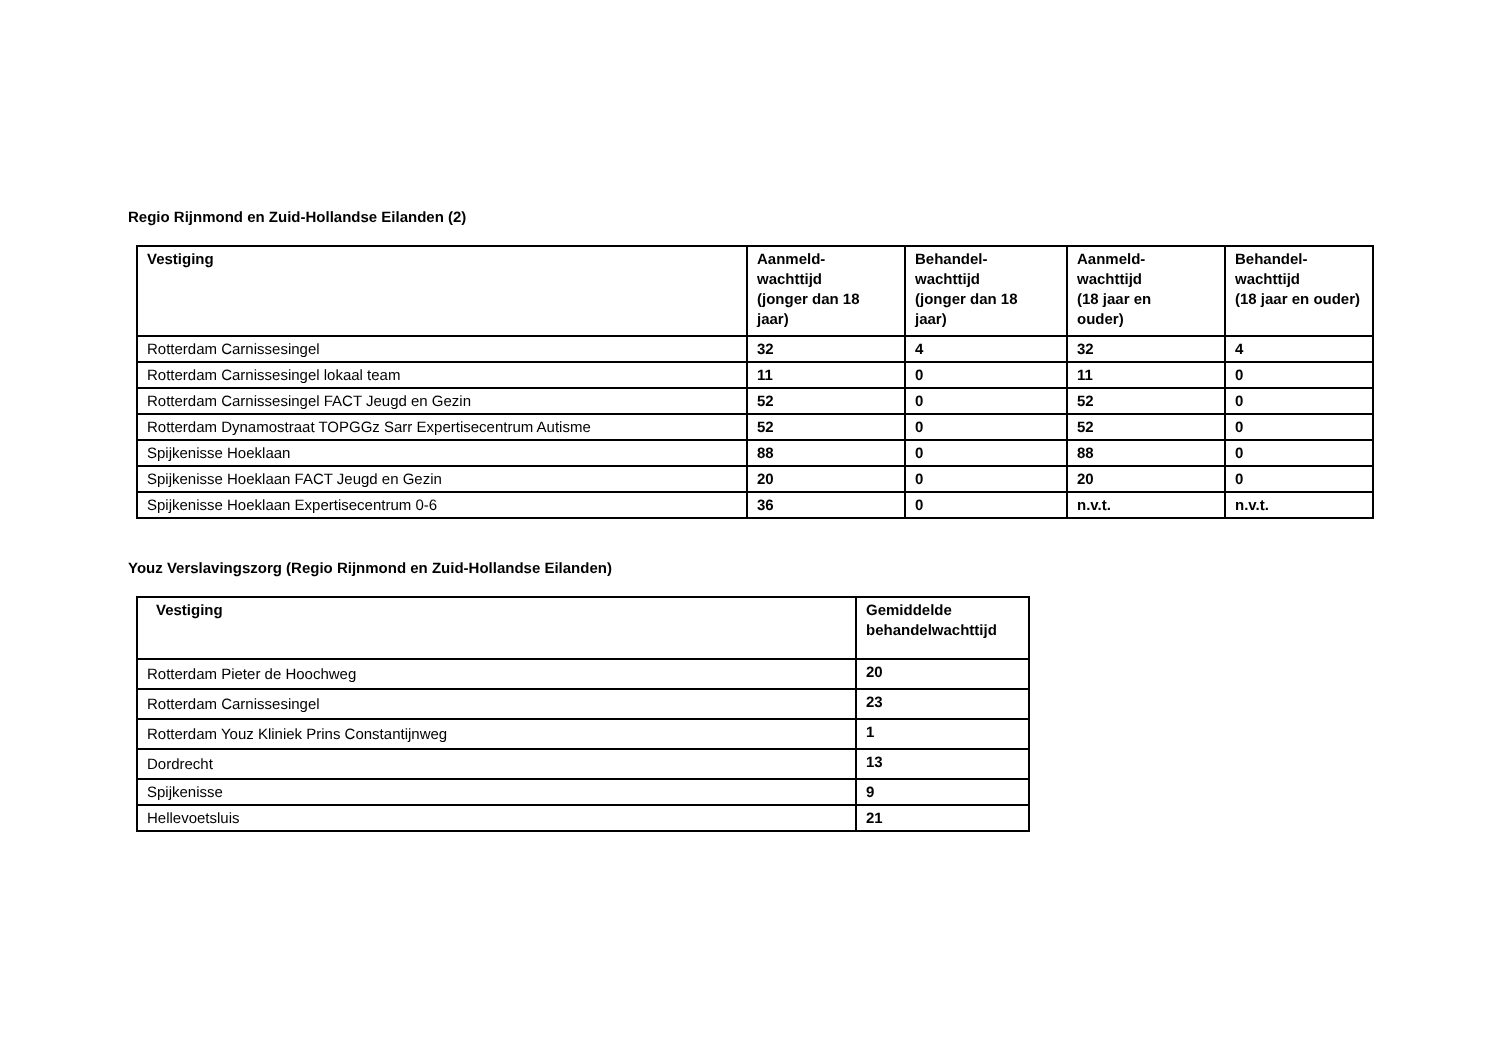Regio Rijnmond en Zuid-Hollandse Eilanden (2)
| Vestiging | Aanmeld- wachttijd (jonger dan 18 jaar) | Behandel- wachttijd (jonger dan 18 jaar) | Aanmeld- wachttijd (18 jaar en ouder) | Behandel- wachttijd (18 jaar en ouder) |
| --- | --- | --- | --- | --- |
| Rotterdam Carnissesingel | 32 | 4 | 32 | 4 |
| Rotterdam Carnissesingel lokaal team | 11 | 0 | 11 | 0 |
| Rotterdam Carnissesingel FACT Jeugd en Gezin | 52 | 0 | 52 | 0 |
| Rotterdam Dynamostraat TOPGGz Sarr Expertisecentrum Autisme | 52 | 0 | 52 | 0 |
| Spijkenisse Hoeklaan | 88 | 0 | 88 | 0 |
| Spijkenisse Hoeklaan FACT Jeugd en Gezin | 20 | 0 | 20 | 0 |
| Spijkenisse Hoeklaan Expertisecentrum 0-6 | 36 | 0 | n.v.t. | n.v.t. |
Youz Verslavingszorg (Regio Rijnmond en Zuid-Hollandse Eilanden)
| Vestiging | Gemiddelde behandelwachttijd |
| --- | --- |
| Rotterdam Pieter de Hoochweg | 20 |
| Rotterdam Carnissesingel | 23 |
| Rotterdam Youz Kliniek Prins Constantijnweg | 1 |
| Dordrecht | 13 |
| Spijkenisse | 9 |
| Hellevoetsluis | 21 |